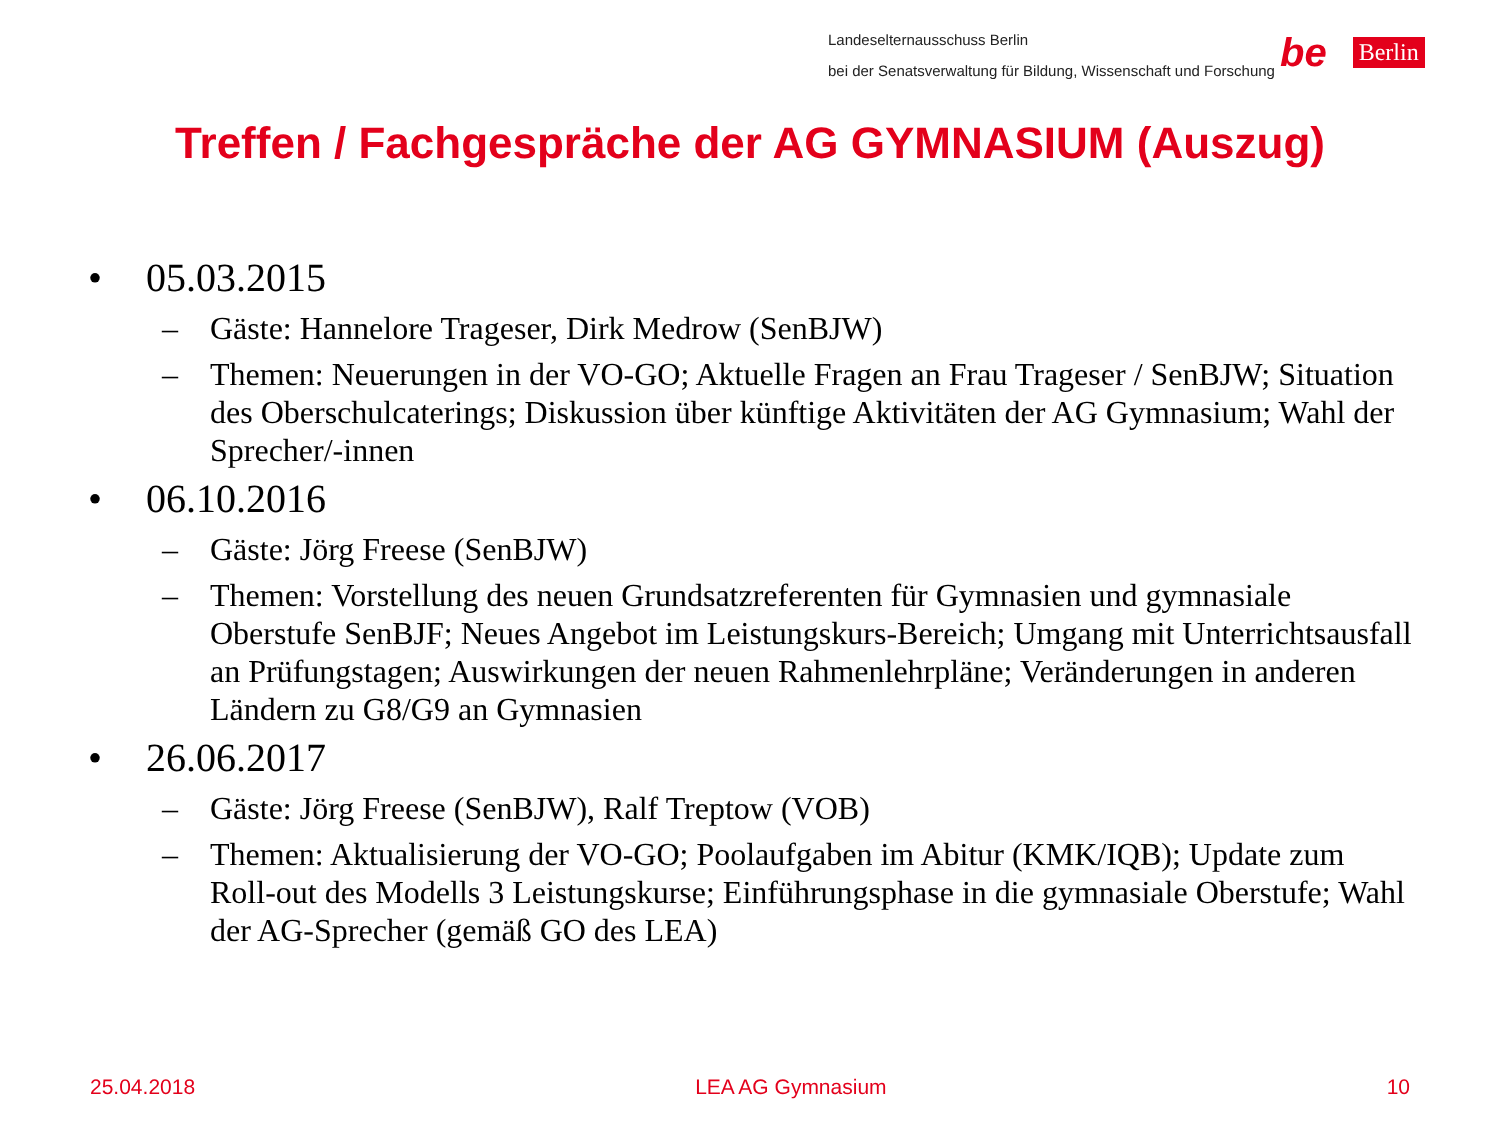Landeselternausschuss Berlin
bei der Senatsverwaltung für Bildung, Wissenschaft und Forschung
be Berlin
Treffen / Fachgespräche der AG GYMNASIUM (Auszug)
• 05.03.2015
– Gäste: Hannelore Trageser, Dirk Medrow (SenBJW)
– Themen: Neuerungen in der VO-GO; Aktuelle Fragen an Frau Trageser / SenBJW; Situation des Oberschulcaterings; Diskussion über künftige Aktivitäten der AG Gymnasium; Wahl der Sprecher/-innen
• 06.10.2016
– Gäste: Jörg Freese (SenBJW)
– Themen: Vorstellung des neuen Grundsatzreferenten für Gymnasien und gymnasiale Oberstufe SenBJF; Neues Angebot im Leistungskurs-Bereich; Umgang mit Unterrichtsausfall an Prüfungstagen; Auswirkungen der neuen Rahmenlehrpläne; Veränderungen in anderen Ländern zu G8/G9 an Gymnasien
• 26.06.2017
– Gäste: Jörg Freese (SenBJW), Ralf Treptow (VOB)
– Themen: Aktualisierung der VO-GO; Poolaufgaben im Abitur (KMK/IQB); Update zum Roll-out des Modells 3 Leistungskurse; Einführungsphase in die gymnasiale Oberstufe; Wahl der AG-Sprecher (gemäß GO des LEA)
25.04.2018 LEA AG Gymnasium 10